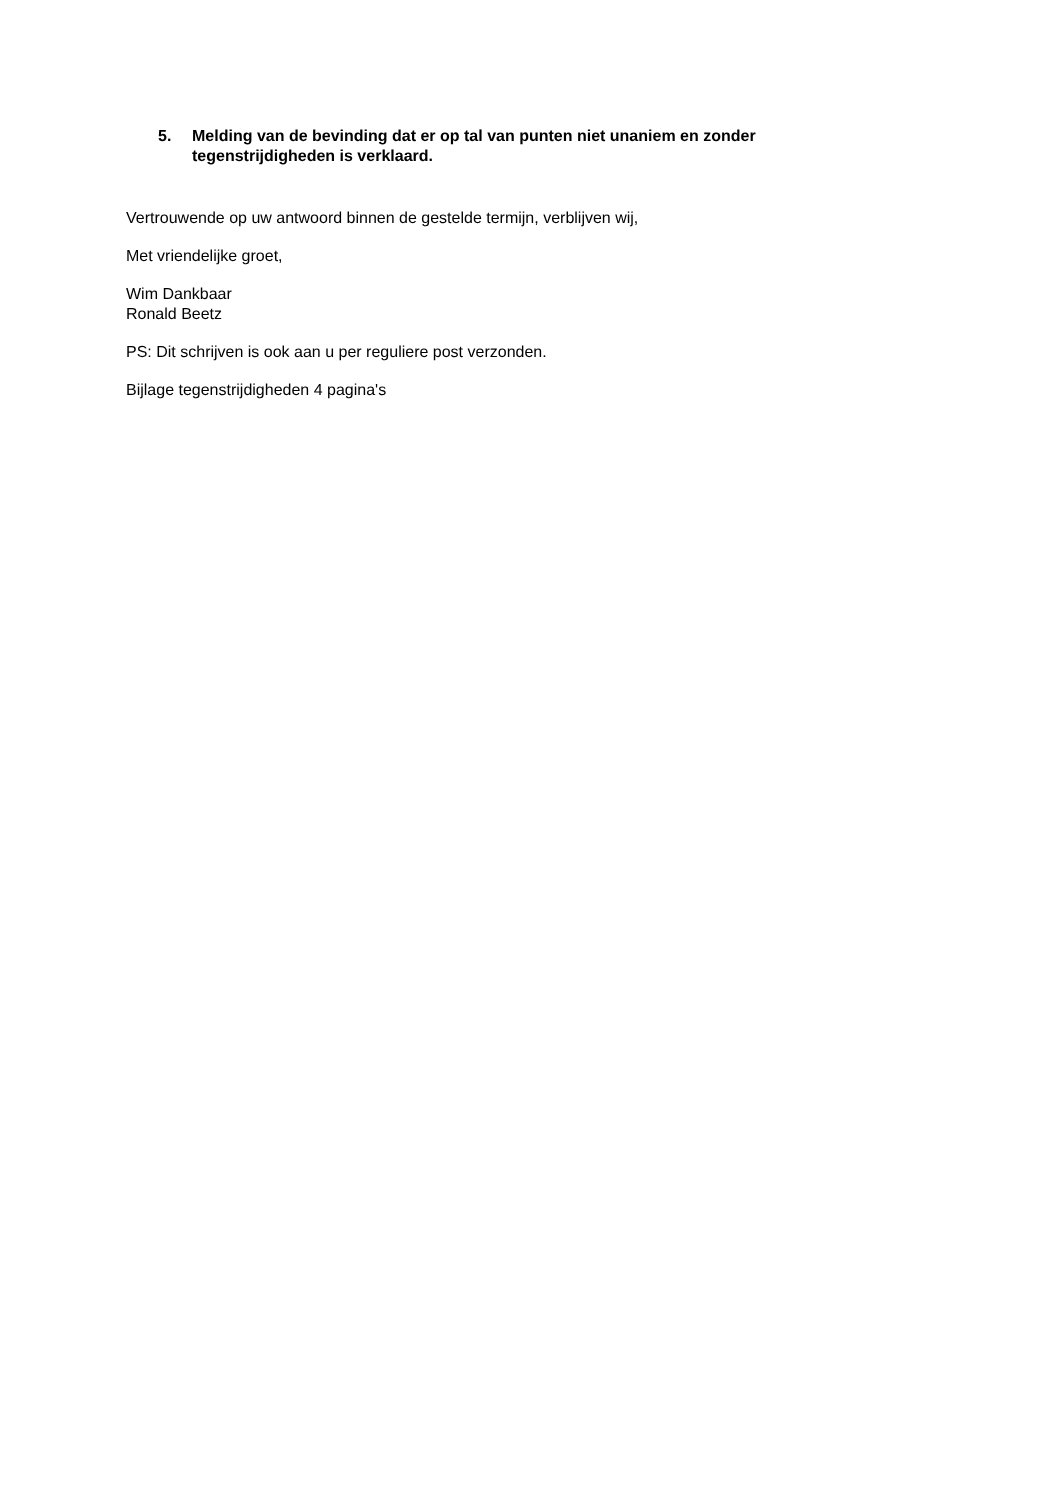5. Melding van de bevinding dat er op tal van punten niet unaniem en zonder tegenstrijdigheden is verklaard.
Vertrouwende op uw antwoord binnen de gestelde termijn, verblijven wij,
Met vriendelijke groet,
Wim Dankbaar
Ronald Beetz
PS: Dit schrijven is ook aan u per reguliere post verzonden.
Bijlage tegenstrijdigheden 4 pagina's